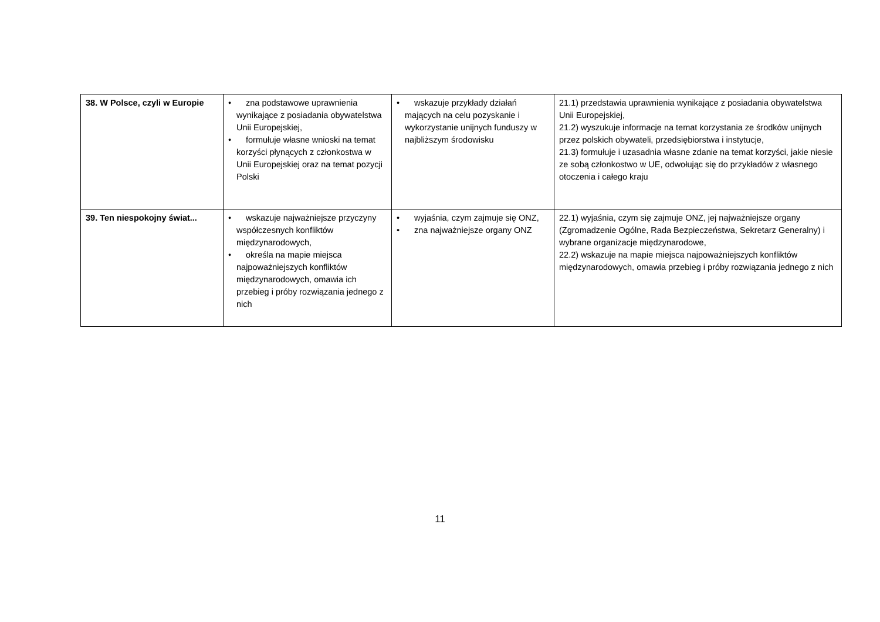| 38. W Polsce, czyli w Europie | • zna podstawowe uprawnienia wynikające z posiadania obywatelstwa Unii Europejskiej, • formułuje własne wnioski na temat korzyści płynących z członkostwa w Unii Europejskiej oraz na temat pozycji Polski | • wskazuje przykłady działań mających na celu pozyskanie i wykorzystanie unijnych funduszy w najbliższym środowisku | 21.1) przedstawia uprawnienia wynikające z posiadania obywatelstwa Unii Europejskiej, 21.2) wyszukuje informacje na temat korzystania ze środków unijnych przez polskich obywateli, przedsiębiorstwa i instytucje, 21.3) formułuje i uzasadnia własne zdanie na temat korzyści, jakie niesie ze sobą członkostwo w UE, odwołując się do przykładów z własnego otoczenia i całego kraju |
| 39. Ten niespokojny świat... | • wskazuje najważniejsze przyczyny współczesnych konfliktów międzynarodowych, • określa na mapie miejsca najpoważniejszych konfliktów międzynarodowych, omawia ich przebieg i próby rozwiązania jednego z nich | • wyjaśnia, czym zajmuje się ONZ, • zna najważniejsze organy ONZ | 22.1) wyjaśnia, czym się zajmuje ONZ, jej najważniejsze organy (Zgromadzenie Ogólne, Rada Bezpieczeństwa, Sekretarz Generalny) i wybrane organizacje międzynarodowe, 22.2) wskazuje na mapie miejsca najpoważniejszych konfliktów międzynarodowych, omawia przebieg i próby rozwiązania jednego z nich |
11